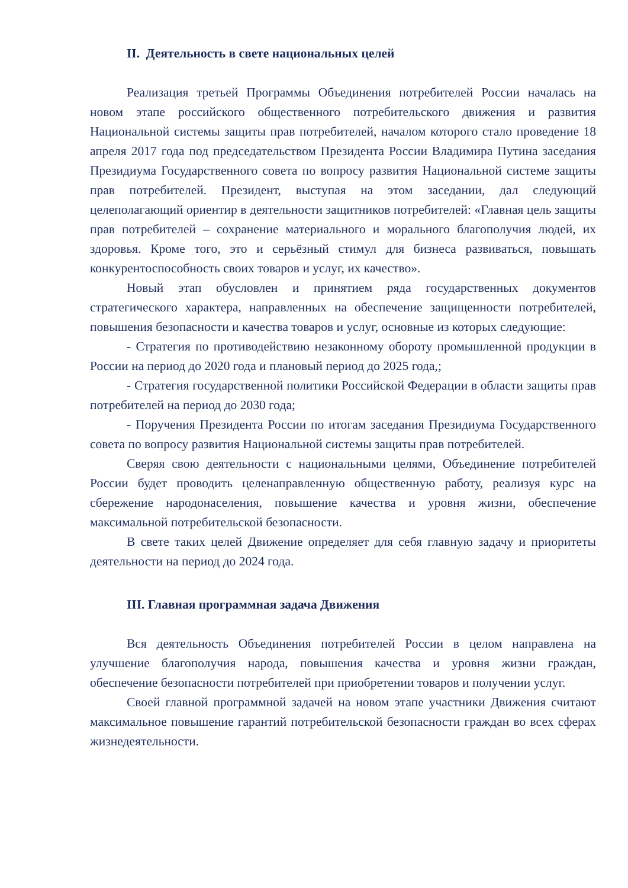II. Деятельность в свете национальных целей
Реализация третьей Программы Объединения потребителей России началась на новом этапе российского общественного потребительского движения и развития Национальной системы защиты прав потребителей, началом которого стало проведение 18 апреля 2017 года под председательством Президента России Владимира Путина заседания Президиума Государственного совета по вопросу развития Национальной системе защиты прав потребителей. Президент, выступая на этом заседании, дал следующий целеполагающий ориентир в деятельности защитников потребителей: «Главная цель защиты прав потребителей – сохранение материального и морального благополучия людей, их здоровья. Кроме того, это и серьёзный стимул для бизнеса развиваться, повышать конкурентоспособность своих товаров и услуг, их качество».
Новый этап обусловлен и принятием ряда государственных документов стратегического характера, направленных на обеспечение защищенности потребителей, повышения безопасности и качества товаров и услуг, основные из которых следующие:
- Стратегия по противодействию незаконному обороту промышленной продукции в России на период до 2020 года и плановый период до 2025 года,;
- Стратегия государственной политики Российской Федерации в области защиты прав потребителей на период до 2030 года;
- Поручения Президента России по итогам заседания Президиума Государственного совета по вопросу развития Национальной системы защиты прав потребителей.
Сверяя свою деятельности с национальными целями, Объединение потребителей России будет проводить целенаправленную общественную работу, реализуя курс на сбережение народонаселения, повышение качества и уровня жизни, обеспечение максимальной потребительской безопасности.
В свете таких целей Движение определяет для себя главную задачу и приоритеты деятельности на период до 2024 года.
III. Главная программная задача Движения
Вся деятельность Объединения потребителей России в целом направлена на улучшение благополучия народа, повышения качества и уровня жизни граждан, обеспечение безопасности потребителей при приобретении товаров и получении услуг.
Своей главной программной задачей на новом этапе участники Движения считают максимальное повышение гарантий потребительской безопасности граждан во всех сферах жизнедеятельности.